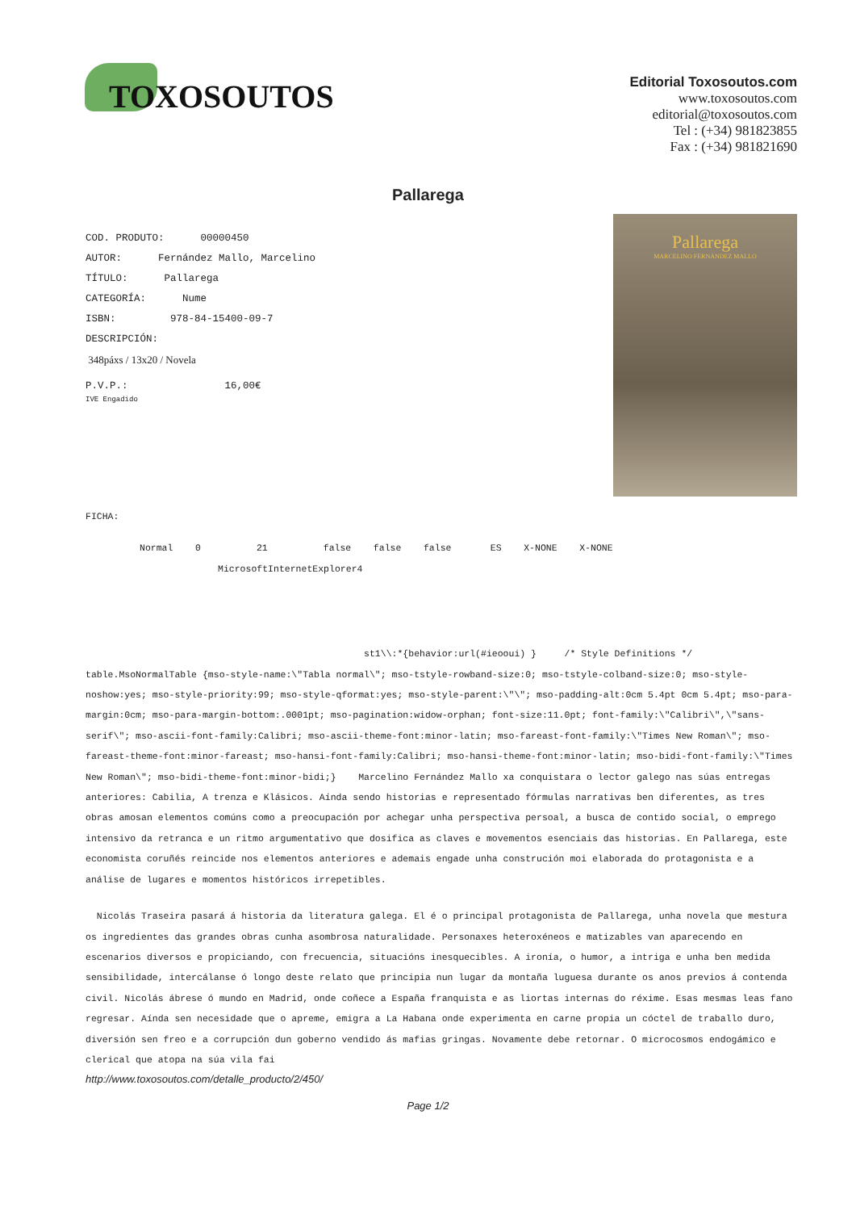TOXOSOUTOS
Editorial Toxosoutos.com
www.toxosoutos.com
editorial@toxosoutos.com
Tel : (+34) 981823855
Fax : (+34) 981821690
Pallarega
COD. PRODUTO: 00000450
AUTOR: Fernández Mallo, Marcelino
TÍTULO: Pallarega
CATEGORÍA: Nume
ISBN: 978-84-15400-09-7
DESCRIPCIÓN:
348páxs / 13x20 / Novela
P.V.P.: 16,00€
IVE Engadido
Pallarega
MARCELINO FERNÁNDEZ MALLO
FICHA:
Normal 0 21 false false false ES X-NONE X-NONE
MicrosoftInternetExplorer4
st1\\:*{behavior:url(#ieooui) } /* Style Definitions */ table.MsoNormalTable {mso-style-name:\"Tabla normal\"; mso-tstyle-rowband-size:0; mso-tstyle-colband-size:0; mso-style-noshow:yes; mso-style-priority:99; mso-style-qformat:yes; mso-style-parent:\"\"; mso-padding-alt:0cm 5.4pt 0cm 5.4pt; mso-para-margin:0cm; mso-para-margin-bottom:.0001pt; mso-pagination:widow-orphan; font-size:11.0pt; font-family:\"Calibri\",\"sans-serif\"; mso-ascii-font-family:Calibri; mso-ascii-theme-font:minor-latin; mso-fareast-font-family:\"Times New Roman\"; mso-fareast-theme-font:minor-fareast; mso-hansi-font-family:Calibri; mso-hansi-theme-font:minor-latin; mso-bidi-font-family:\"Times New Roman\"; mso-bidi-theme-font:minor-bidi;} Marcelino Fernández Mallo xa conquistara o lector galego nas súas entregas anteriores: Cabilia, A trenza e Klásicos. Aínda sendo historias e representado fórmulas narrativas ben diferentes, as tres obras amosan elementos comúns como a preocupación por achegar unha perspectiva persoal, a busca de contido social, o emprego intensivo da retranca e un ritmo argumentativo que dosifica as claves e movementos esenciais das historias. En Pallarega, este economista coruñés reincide nos elementos anteriores e ademais engade unha construción moi elaborada do protagonista e a análise de lugares e momentos históricos irrepetibles.
Nicolás Traseira pasará á historia da literatura galega. El é o principal protagonista de Pallarega, unha novela que mestura os ingredientes das grandes obras cunha asombrosa naturalidade. Personaxes heteroxéneos e matizables van aparecendo en escenarios diversos e propiciando, con frecuencia, situacións inesquecibles. A ironía, o humor, a intriga e unha ben medida sensibilidade, intercálanse ó longo deste relato que principia nun lugar da montaña luguesa durante os anos previos á contenda civil. Nicolás ábrese ó mundo en Madrid, onde coñece a España franquista e as liortas internas do réxime. Esas mesmas leas fano regresar. Aínda sen necesidade que o apreme, emigra a La Habana onde experimenta en carne propia un cóctel de traballo duro, diversión sen freo e a corrupción dun goberno vendido ás mafias gringas. Novamente debe retornar. O microcosmos endogámico e clerical que atopa na súa vila fai
http://www.toxosoutos.com/detalle_producto/2/450/
Page 1/2